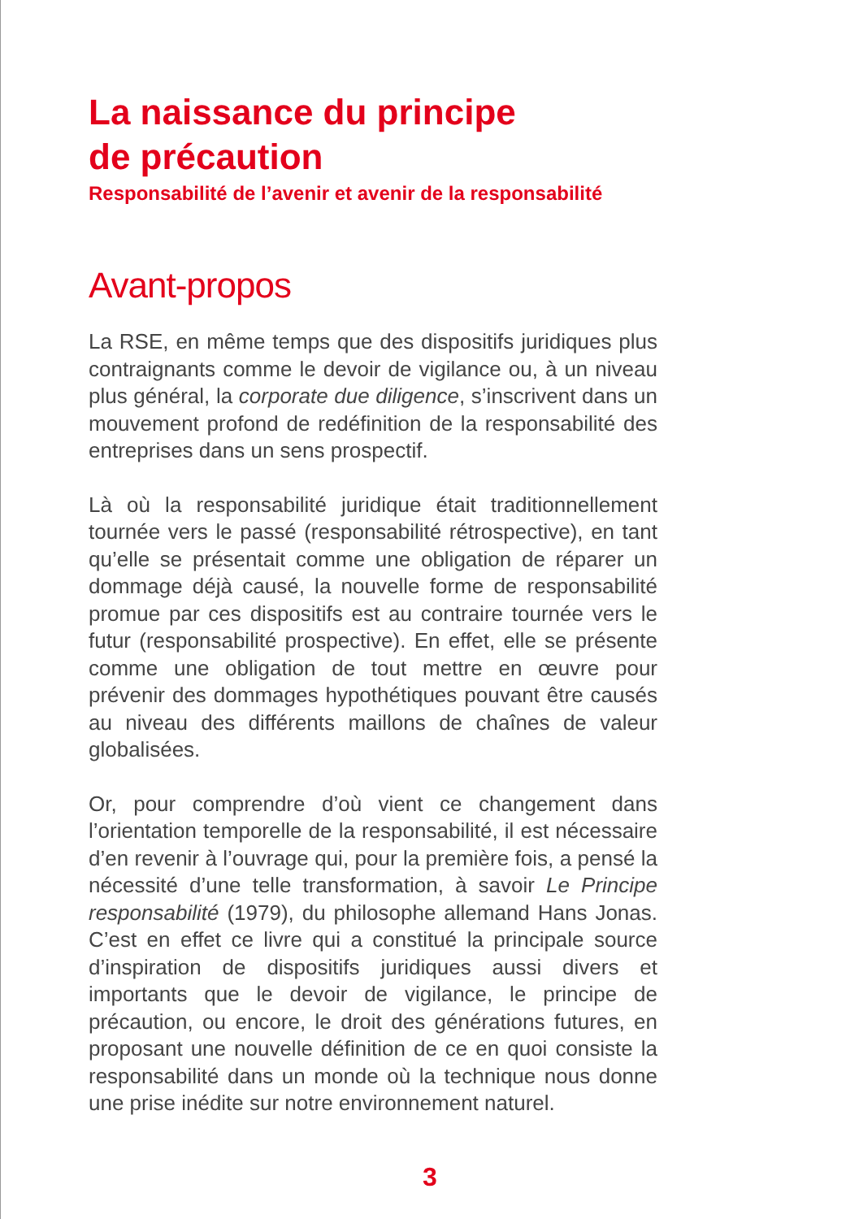La naissance du principe
de précaution
Responsabilité de l’avenir et avenir de la responsabilité
Avant-propos
La RSE, en même temps que des dispositifs juridiques plus contraignants comme le devoir de vigilance ou, à un niveau plus général, la corporate due diligence, s’inscrivent dans un mouvement profond de redéfinition de la responsabilité des entreprises dans un sens prospectif.
Là où la responsabilité juridique était traditionnellement tournée vers le passé (responsabilité rétrospective), en tant qu’elle se présentait comme une obligation de réparer un dommage déjà causé, la nouvelle forme de responsabilité promue par ces dispositifs est au contraire tournée vers le futur (responsabilité prospective). En effet, elle se présente comme une obligation de tout mettre en œuvre pour prévenir des dommages hypothétiques pouvant être causés au niveau des différents maillons de chaînes de valeur globalisées.
Or, pour comprendre d’où vient ce changement dans l’orientation temporelle de la responsabilité, il est nécessaire d’en revenir à l’ouvrage qui, pour la première fois, a pensé la nécessité d’une telle transformation, à savoir Le Principe responsabilité (1979), du philosophe allemand Hans Jonas. C’est en effet ce livre qui a constitué la principale source d’inspiration de dispositifs juridiques aussi divers et importants que le devoir de vigilance, le principe de précaution, ou encore, le droit des générations futures, en proposant une nouvelle définition de ce en quoi consiste la responsabilité dans un monde où la technique nous donne une prise inédite sur notre environnement naturel.
3